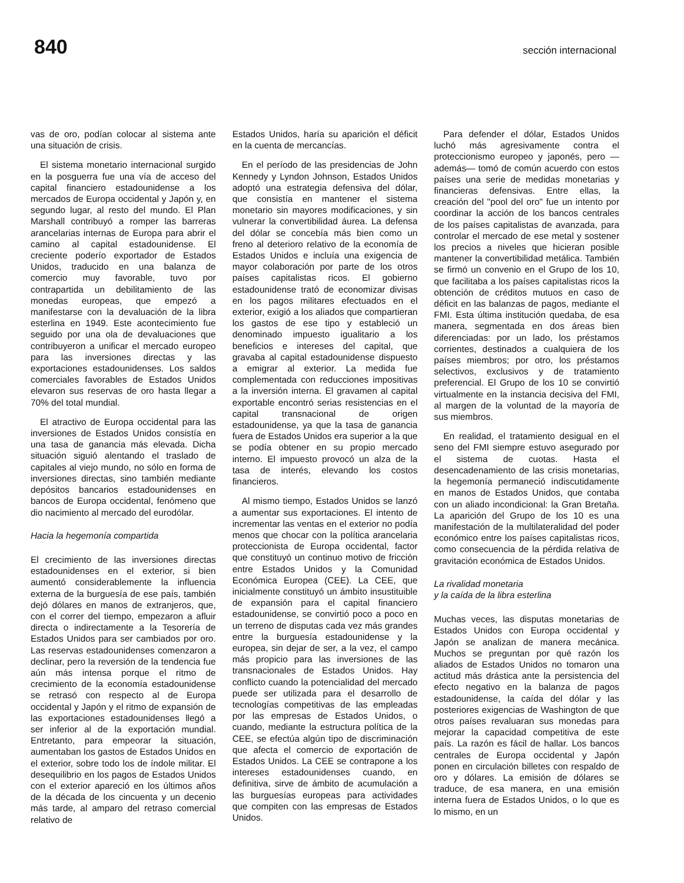840 sección internacional
vas de oro, podían colocar al sistema ante una situación de crisis.
El sistema monetario internacional surgido en la posguerra fue una vía de acceso del capital financiero estadounidense a los mercados de Europa occidental y Japón y, en segundo lugar, al resto del mundo. El Plan Marshall contribuyó a romper las barreras arancelarias internas de Europa para abrir el camino al capital estadounidense. El creciente poderío exportador de Estados Unidos, traducido en una balanza de comercio muy favorable, tuvo por contrapartida un debilitamiento de las monedas europeas, que empezó a manifestarse con la devaluación de la libra esterlina en 1949. Este acontecimiento fue seguido por una ola de devaluaciones que contribuyeron a unificar el mercado europeo para las inversiones directas y las exportaciones estadounidenses. Los saldos comerciales favorables de Estados Unidos elevaron sus reservas de oro hasta llegar a 70% del total mundial.
El atractivo de Europa occidental para las inversiones de Estados Unidos consistía en una tasa de ganancia más elevada. Dicha situación siguió alentando el traslado de capitales al viejo mundo, no sólo en forma de inversiones directas, sino también mediante depósitos bancarios estadounidenses en bancos de Europa occidental, fenómeno que dio nacimiento al mercado del eurodólar.
Hacia la hegemonía compartida
El crecimiento de las inversiones directas estadounidenses en el exterior, si bien aumentó considerablemente la influencia externa de la burguesía de ese país, también dejó dólares en manos de extranjeros, que, con el correr del tiempo, empezaron a afluir directa o indirectamente a la Tesorería de Estados Unidos para ser cambiados por oro. Las reservas estadounidenses comenzaron a declinar, pero la reversión de la tendencia fue aún más intensa porque el ritmo de crecimiento de la economía estadounidense se retrasó con respecto al de Europa occidental y Japón y el ritmo de expansión de las exportaciones estadounidenses llegó a ser inferior al de la exportación mundial. Entretanto, para empeorar la situación, aumentaban los gastos de Estados Unidos en el exterior, sobre todo los de índole militar. El desequilibrio en los pagos de Estados Unidos con el exterior apareció en los últimos años de la década de los cincuenta y un decenio más tarde, al amparo del retraso comercial relativo de
Estados Unidos, haría su aparición el déficit en la cuenta de mercancías.
En el período de las presidencias de John Kennedy y Lyndon Johnson, Estados Unidos adoptó una estrategia defensiva del dólar, que consistía en mantener el sistema monetario sin mayores modificaciones, y sin vulnerar la convertibilidad áurea. La defensa del dólar se concebía más bien como un freno al deterioro relativo de la economía de Estados Unidos e incluía una exigencia de mayor colaboración por parte de los otros países capitalistas ricos. El gobierno estadounidense trató de economizar divisas en los pagos militares efectuados en el exterior, exigió a los aliados que compartieran los gastos de ese tipo y estableció un denominado impuesto igualitario a los beneficios e intereses del capital, que gravaba al capital estadounidense dispuesto a emigrar al exterior. La medida fue complementada con reducciones impositivas a la inversión interna. El gravamen al capital exportable encontró serias resistencias en el capital transnacional de origen estadounidense, ya que la tasa de ganancia fuera de Estados Unidos era superior a la que se podía obtener en su propio mercado interno. El impuesto provocó un alza de la tasa de interés, elevando los costos financieros.
Al mismo tiempo, Estados Unidos se lanzó a aumentar sus exportaciones. El intento de incrementar las ventas en el exterior no podía menos que chocar con la política arancelaria proteccionista de Europa occidental, factor que constituyó un continuo motivo de fricción entre Estados Unidos y la Comunidad Económica Europea (CEE). La CEE, que inicialmente constituyó un ámbito insustituible de expansión para el capital financiero estadounidense, se convirtió poco a poco en un terreno de disputas cada vez más grandes entre la burguesía estadounidense y la europea, sin dejar de ser, a la vez, el campo más propicio para las inversiones de las transnacionales de Estados Unidos. Hay conflicto cuando la potencialidad del mercado puede ser utilizada para el desarrollo de tecnologías competitivas de las empleadas por las empresas de Estados Unidos, o cuando, mediante la estructura política de la CEE, se efectúa algún tipo de discriminación que afecta el comercio de exportación de Estados Unidos. La CEE se contrapone a los intereses estadounidenses cuando, en definitiva, sirve de ámbito de acumulación a las burguesías europeas para actividades que compiten con las empresas de Estados Unidos.
Para defender el dólar, Estados Unidos luchó más agresivamente contra el proteccionismo europeo y japonés, pero —además— tomó de común acuerdo con estos países una serie de medidas monetarias y financieras defensivas. Entre ellas, la creación del "pool del oro" fue un intento por coordinar la acción de los bancos centrales de los países capitalistas de avanzada, para controlar el mercado de ese metal y sostener los precios a niveles que hicieran posible mantener la convertibilidad metálica. También se firmó un convenio en el Grupo de los 10, que facilitaba a los países capitalistas ricos la obtención de créditos mutuos en caso de déficit en las balanzas de pagos, mediante el FMI. Esta última institución quedaba, de esa manera, segmentada en dos áreas bien diferenciadas: por un lado, los préstamos corrientes, destinados a cualquiera de los países miembros; por otro, los préstamos selectivos, exclusivos y de tratamiento preferencial. El Grupo de los 10 se convirtió virtualmente en la instancia decisiva del FMI, al margen de la voluntad de la mayoría de sus miembros.
En realidad, el tratamiento desigual en el seno del FMI siempre estuvo asegurado por el sistema de cuotas. Hasta el desencadenamiento de las crisis monetarias, la hegemonía permaneció indiscutidamente en manos de Estados Unidos, que contaba con un aliado incondicional: la Gran Bretaña. La aparición del Grupo de los 10 es una manifestación de la multilateralidad del poder económico entre los países capitalistas ricos, como consecuencia de la pérdida relativa de gravitación económica de Estados Unidos.
La rivalidad monetaria
y la caída de la libra esterlina
Muchas veces, las disputas monetarias de Estados Unidos con Europa occidental y Japón se analizan de manera mecánica. Muchos se preguntan por qué razón los aliados de Estados Unidos no tomaron una actitud más drástica ante la persistencia del efecto negativo en la balanza de pagos estadounidense, la caída del dólar y las posteriores exigencias de Washington de que otros países revaluaran sus monedas para mejorar la capacidad competitiva de este país. La razón es fácil de hallar. Los bancos centrales de Europa occidental y Japón ponen en circulación billetes con respaldo de oro y dólares. La emisión de dólares se traduce, de esa manera, en una emisión interna fuera de Estados Unidos, o lo que es lo mismo, en un